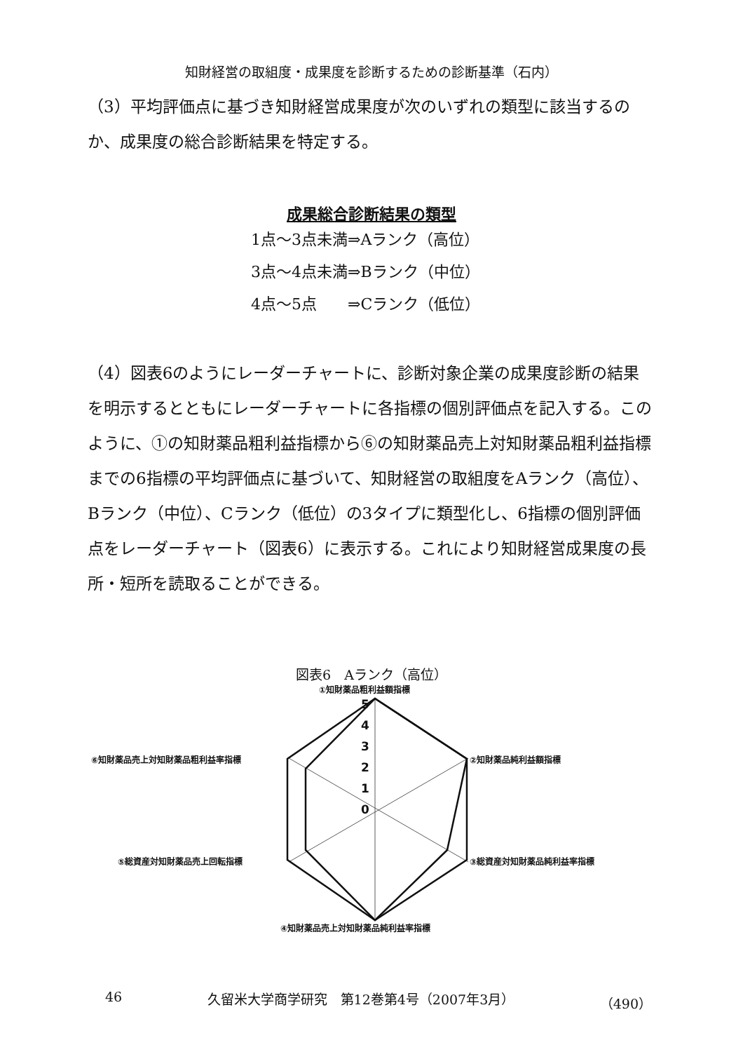知財経営の取組度・成果度を診断するための診断基準（石内）
（3）平均評価点に基づき知財経営成果度が次のいずれの類型に該当するのか、成果度の総合診断結果を特定する。
成果総合診断結果の類型
1点～3点未満⇒Aランク（高位）
3点～4点未満⇒Bランク（中位）
4点～5点　　⇒Cランク（低位）
（4）図表6のようにレーダーチャートに、診断対象企業の成果度診断の結果を明示するとともにレーダーチャートに各指標の個別評価点を記入する。このように、①の知財薬品粗利益指標から⑥の知財薬品売上対知財薬品粗利益指標までの6指標の平均評価点に基づいて、知財経営の取組度をAランク（高位）、Bランク（中位）、Cランク（低位）の3タイプに類型化し、6指標の個別評価点をレーダーチャート（図表6）に表示する。これにより知財経営成果度の長所・短所を読取ることができる。
図表6　Aランク（高位）
①知財薬品粗利益額指標
②知財薬品純利益額指標
③総資産対知財薬品純利益率指標
④知財薬品売上対知財薬品純利益率指標
⑤総資産対知財薬品売上回転指標
⑥知財薬品売上対知財薬品粗利益率指標
5
4
3
2
1
0
46 久留米大学商学研究　第12巻第4号（2007年3月） （490）